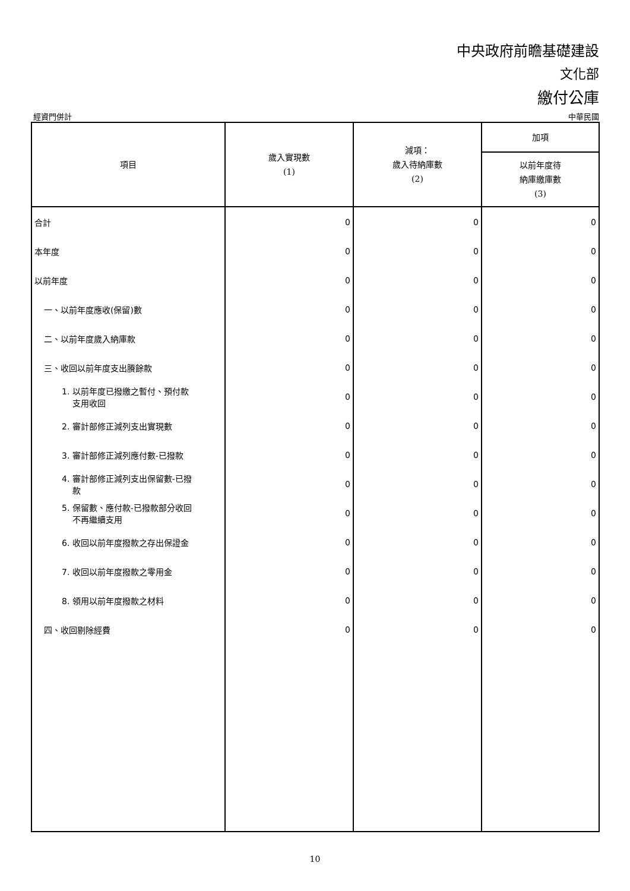中央政府前瞻基礎建設
文化部
繳付公庫
經資門併計 中華民國
| 項目 | 歲入實現數 (1) | 減項： 歲入待納庫數 (2) | 加項 |
| --- | --- | --- | --- |
| | | | 以前年度待 納庫繳庫數 (3) |
| 合計 | 0 | 0 | 0 |
| 本年度 | 0 | 0 | 0 |
| 以前年度 | 0 | 0 | 0 |
| 一、以前年度應收(保留)數 | 0 | 0 | 0 |
| 二、以前年度歲入納庫款 | 0 | 0 | 0 |
| 三、收回以前年度支出賸餘款 | 0 | 0 | 0 |
| 1. 以前年度已撥繳之暫付、預付款 支用收回 | 0 | 0 | 0 |
| 2. 審計部修正減列支出實現數 | 0 | 0 | 0 |
| 3. 審計部修正減列應付數-已撥款 | 0 | 0 | 0 |
| 4. 審計部修正減列支出保留數-已撥 款 | 0 | 0 | 0 |
| 5. 保留數、應付款-已撥款部分收回 不再繼續支用 | 0 | 0 | 0 |
| 6. 收回以前年度撥款之存出保證金 | 0 | 0 | 0 |
| 7. 收回以前年度撥款之零用金 | 0 | 0 | 0 |
| 8. 領用以前年度撥款之材料 | 0 | 0 | 0 |
| 四、收回剔除經費 | 0 | 0 | 0 |
10